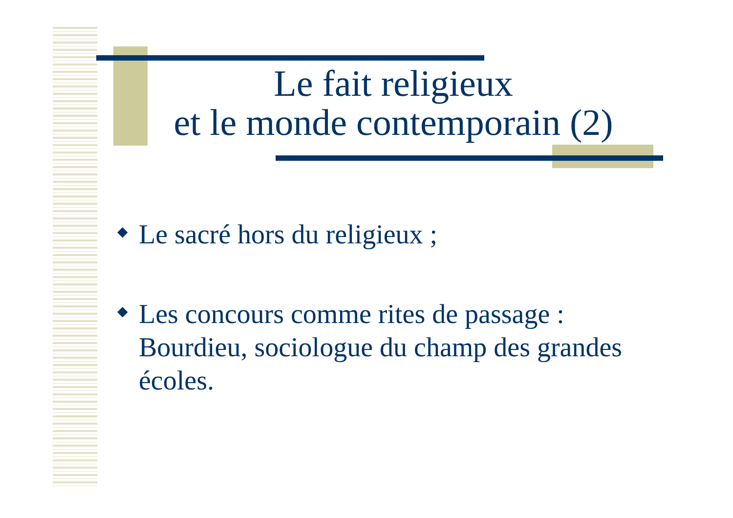Le fait religieux
et le monde contemporain (2)
◆ Le sacré hors du religieux ;
◆ Les concours comme rites de passage : Bourdieu, sociologue du champ des grandes écoles.